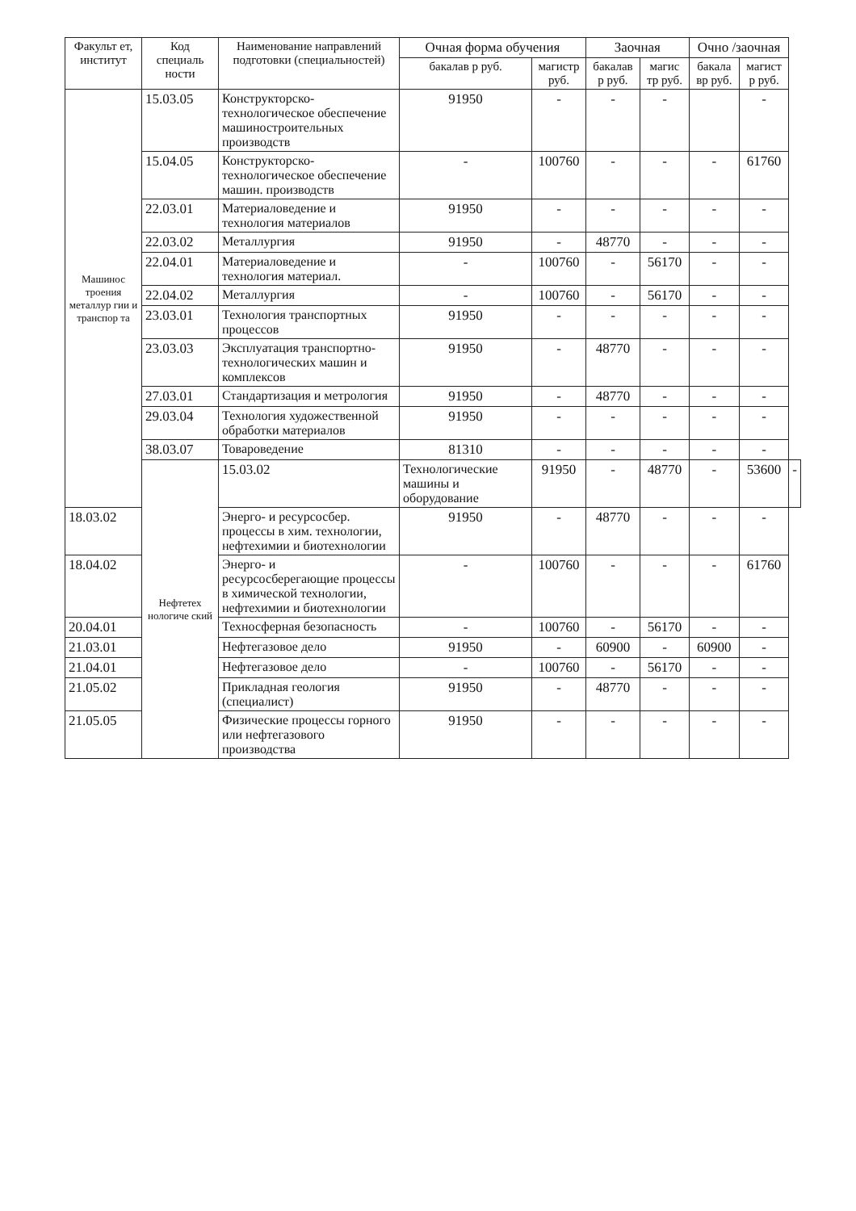| Факульт ет, институт | Код специаль ности | Наименование направлений подготовки (специальностей) | Очная форма обучения | | Заочная | | Очно /заочная | | |
| --- | --- | --- | --- | --- | --- | --- | --- | --- | --- |
| | | | бакалав р руб. | магистр руб. | бакалав р руб. | магис тр руб. | бакала вр руб. | магист р руб. | |
| Машинос троения металлур гии и транспор та | 15.03.05 | Конструкторско-технологическое обеспечение машиностроительных производств | 91950 | - | - | - | | - | |
| | 15.04.05 | Конструкторско-технологическое обеспечение машин. производств | - | 100760 | - | - | - | 61760 | |
| | 22.03.01 | Материаловедение и технология материалов | 91950 | - | - | - | - | - | |
| | 22.03.02 | Металлургия | 91950 | - | 48770 | - | - | - | |
| | 22.04.01 | Материаловедение и технология материал. | - | 100760 | - | 56170 | - | - | |
| | 22.04.02 | Металлургия | - | 100760 | - | 56170 | - | - | |
| | 23.03.01 | Технология транспортных процессов | 91950 | - | - | - | - | - | |
| | 23.03.03 | Эксплуатация транспортно-технологических машин и комплексов | 91950 | - | 48770 | - | - | - | |
| | 27.03.01 | Стандартизация и метрология | 91950 | - | 48770 | - | - | - | |
| | 29.03.04 | Технология художественной обработки материалов | 91950 | - | - | - | - | - | |
| | 38.03.07 | Товароведение | 81310 | - | - | - | - | - | |
| | Нефтетех нологиче ский | 15.03.02 | Технологические машины и оборудование | 91950 | - | 48770 | - | 53600 | - |
| 18.03.02 | | Энерго- и ресурсосбер. процессы в хим. технологии, нефтехимии и биотехнологии | 91950 | - | 48770 | - | - | - | |
| 18.04.02 | | Энерго- и ресурсосберегающие процессы в химической технологии, нефтехимии и биотехнологии | - | 100760 | - | - | - | 61760 | |
| 20.04.01 | | Техносферная безопасность | - | 100760 | - | 56170 | - | - | |
| 21.03.01 | | Нефтегазовое дело | 91950 | - | 60900 | - | 60900 | - | |
| 21.04.01 | | Нефтегазовое дело | - | 100760 | - | 56170 | - | - | |
| 21.05.02 | | Прикладная геология (специалист) | 91950 | - | 48770 | - | - | - | |
| 21.05.05 | | Физические процессы горного или нефтегазового производства | 91950 | - | - | - | - | - | |